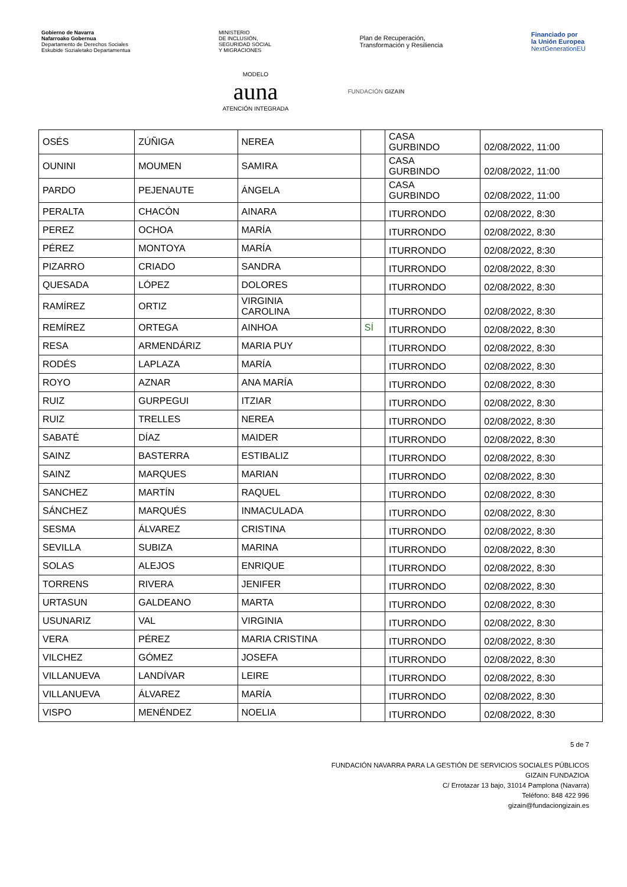Gobierno de Navarra
Nafarroako Gobernua
Departamento de Derechos Sociales
Eskubide Sozialetako Departamentua
MINISTERIO
DE INCLUSIÓN,
SEGURIDAD SOCIAL
Y MIGRACIONES
Plan de Recuperación,
Transformación y Resiliencia
Financiado por
la Unión Europea
NextGenerationEU
MODELO
auna
ATENCIÓN INTEGRADA
FUNDACIÓN GIZAIN
| OSÉS | ZÚÑIGA | NEREA | | CASA GURBINDO | 02/08/2022, 11:00 |
| OUNINI | MOUMEN | SAMIRA | | CASA GURBINDO | 02/08/2022, 11:00 |
| PARDO | PEJENAUTE | ÁNGELA | | CASA GURBINDO | 02/08/2022, 11:00 |
| PERALTA | CHACÓN | AINARA | | ITURRONDO | 02/08/2022, 8:30 |
| PEREZ | OCHOA | MARÍA | | ITURRONDO | 02/08/2022, 8:30 |
| PÉREZ | MONTOYA | MARÍA | | ITURRONDO | 02/08/2022, 8:30 |
| PIZARRO | CRIADO | SANDRA | | ITURRONDO | 02/08/2022, 8:30 |
| QUESADA | LÓPEZ | DOLORES | | ITURRONDO | 02/08/2022, 8:30 |
| RAMÍREZ | ORTIZ | VIRGINIA CAROLINA | | ITURRONDO | 02/08/2022, 8:30 |
| REMÍREZ | ORTEGA | AINHOA | SÍ | ITURRONDO | 02/08/2022, 8:30 |
| RESA | ARMENDÁRIZ | MARIA PUY | | ITURRONDO | 02/08/2022, 8:30 |
| RODÉS | LAPLAZA | MARÍA | | ITURRONDO | 02/08/2022, 8:30 |
| ROYO | AZNAR | ANA MARÍA | | ITURRONDO | 02/08/2022, 8:30 |
| RUIZ | GURPEGUI | ITZIAR | | ITURRONDO | 02/08/2022, 8:30 |
| RUIZ | TRELLES | NEREA | | ITURRONDO | 02/08/2022, 8:30 |
| SABATÉ | DÍAZ | MAIDER | | ITURRONDO | 02/08/2022, 8:30 |
| SAINZ | BASTERRA | ESTIBALIZ | | ITURRONDO | 02/08/2022, 8:30 |
| SAINZ | MARQUES | MARIAN | | ITURRONDO | 02/08/2022, 8:30 |
| SANCHEZ | MARTÍN | RAQUEL | | ITURRONDO | 02/08/2022, 8:30 |
| SÁNCHEZ | MARQUÉS | INMACULADA | | ITURRONDO | 02/08/2022, 8:30 |
| SESMA | ÁLVAREZ | CRISTINA | | ITURRONDO | 02/08/2022, 8:30 |
| SEVILLA | SUBIZA | MARINA | | ITURRONDO | 02/08/2022, 8:30 |
| SOLAS | ALEJOS | ENRIQUE | | ITURRONDO | 02/08/2022, 8:30 |
| TORRENS | RIVERA | JENIFER | | ITURRONDO | 02/08/2022, 8:30 |
| URTASUN | GALDEANO | MARTA | | ITURRONDO | 02/08/2022, 8:30 |
| USUNARIZ | VAL | VIRGINIA | | ITURRONDO | 02/08/2022, 8:30 |
| VERA | PÉREZ | MARIA CRISTINA | | ITURRONDO | 02/08/2022, 8:30 |
| VILCHEZ | GÓMEZ | JOSEFA | | ITURRONDO | 02/08/2022, 8:30 |
| VILLANUEVA | LANDÍVAR | LEIRE | | ITURRONDO | 02/08/2022, 8:30 |
| VILLANUEVA | ÁLVAREZ | MARÍA | | ITURRONDO | 02/08/2022, 8:30 |
| VISPO | MENÉNDEZ | NOELIA | | ITURRONDO | 02/08/2022, 8:30 |
5 de 7
FUNDACIÓN NAVARRA PARA LA GESTIÓN DE SERVICIOS SOCIALES PÚBLICOS
GIZAIN FUNDAZIOA
C/ Errotazar 13 bajo, 31014 Pamplona (Navarra)
Teléfono: 848 422 996
gizain@fundaciongizain.es